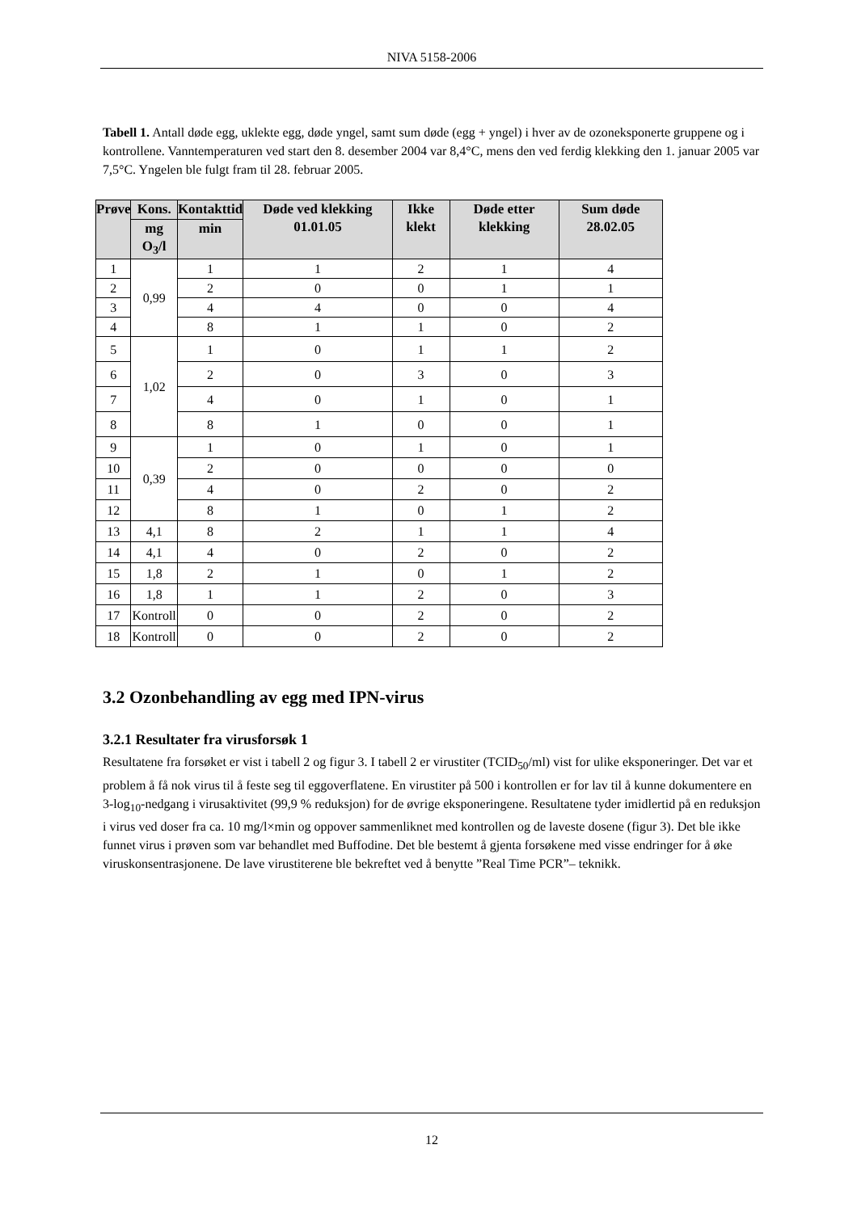NIVA 5158-2006
Tabell 1. Antall døde egg, uklekte egg, døde yngel, samt sum døde (egg + yngel) i hver av de ozoneksponerte gruppene og i kontrollene. Vanntemperaturen ved start den 8. desember 2004 var 8,4°C, mens den ved ferdig klekking den 1. januar 2005 var 7,5°C. Yngelen ble fulgt fram til 28. februar 2005.
| Prøve | Kons. | Kontakttid | Døde ved klekking 01.01.05 | Ikke klekt | Døde etter klekking | Sum døde 28.02.05 |
| --- | --- | --- | --- | --- | --- | --- |
| | mg O<sub>3</sub>/l | min | | | | |
| 1 | 0,99 | 1 | 1 | 2 | 1 | 4 |
| 2 | | 2 | 0 | 0 | 1 | 1 |
| 3 | | 4 | 4 | 0 | 0 | 4 |
| 4 | | 8 | 1 | 1 | 0 | 2 |
| 5 | 1,02 | 1 | 0 | 1 | 1 | 2 |
| 6 | | 2 | 0 | 3 | 0 | 3 |
| 7 | | 4 | 0 | 1 | 0 | 1 |
| 8 | | 8 | 1 | 0 | 0 | 1 |
| 9 | 0,39 | 1 | 0 | 1 | 0 | 1 |
| 10 | | 2 | 0 | 0 | 0 | 0 |
| 11 | | 4 | 0 | 2 | 0 | 2 |
| 12 | | 8 | 1 | 0 | 1 | 2 |
| 13 | 4,1 | 8 | 2 | 1 | 1 | 4 |
| 14 | 4,1 | 4 | 0 | 2 | 0 | 2 |
| 15 | 1,8 | 2 | 1 | 0 | 1 | 2 |
| 16 | 1,8 | 1 | 1 | 2 | 0 | 3 |
| 17 | Kontroll | 0 | 0 | 2 | 0 | 2 |
| 18 | Kontroll | 0 | 0 | 2 | 0 | 2 |
3.2 Ozonbehandling av egg med IPN-virus
3.2.1 Resultater fra virusforsøk 1
Resultatene fra forsøket er vist i tabell 2 og figur 3. I tabell 2 er virustiter (TCID<sub>50</sub>/ml) vist for ulike eksponeringer. Det var et problem å få nok virus til å feste seg til eggoverflatene. En virustiter på 500 i kontrollen er for lav til å kunne dokumentere en 3-log<sub>10</sub>-nedgang i virusaktivitet (99,9 % reduksjon) for de øvrige eksponeringene. Resultatene tyder imidlertid på en reduksjon i virus ved doser fra ca. 10 mg/l×min og oppover sammenliknet med kontrollen og de laveste dosene (figur 3). Det ble ikke funnet virus i prøven som var behandlet med Buffodine. Det ble bestemt å gjenta forsøkene med visse endringer for å øke viruskonsentrasjonene. De lave virustiterene ble bekreftet ved å benytte ”Real Time PCR”– teknikk.
12